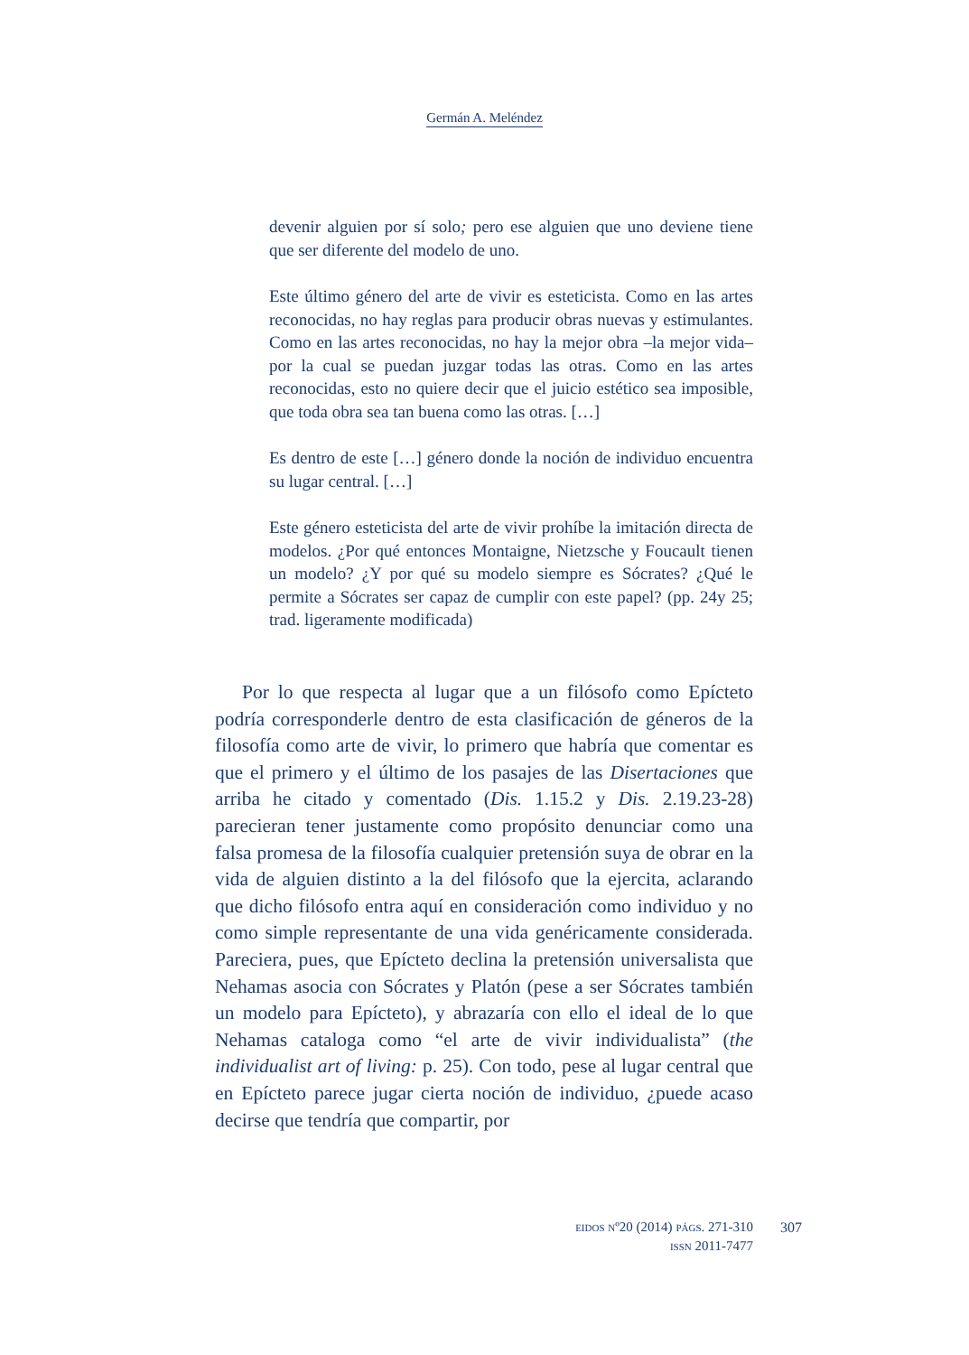Germán A. Meléndez
devenir alguien por sí solo; pero ese alguien que uno deviene tiene que ser diferente del modelo de uno.
Este último género del arte de vivir es esteticista. Como en las artes reconocidas, no hay reglas para producir obras nuevas y estimulantes. Como en las artes reconocidas, no hay la mejor obra –la mejor vida– por la cual se puedan juzgar todas las otras. Como en las artes reconocidas, esto no quiere decir que el juicio estético sea imposible, que toda obra sea tan buena como las otras. […]
Es dentro de este […] género donde la noción de individuo encuentra su lugar central. […]
Este género esteticista del arte de vivir prohíbe la imitación directa de modelos. ¿Por qué entonces Montaigne, Nietzsche y Foucault tienen un modelo? ¿Y por qué su modelo siempre es Sócrates? ¿Qué le permite a Sócrates ser capaz de cumplir con este papel? (pp. 24y 25; trad. ligeramente modificada)
Por lo que respecta al lugar que a un filósofo como Epícteto podría corresponderle dentro de esta clasificación de géneros de la filosofía como arte de vivir, lo primero que habría que comentar es que el primero y el último de los pasajes de las Disertaciones que arriba he citado y comentado (Dis. 1.15.2 y Dis. 2.19.23-28) parecieran tener justamente como propósito denunciar como una falsa promesa de la filosofía cualquier pretensión suya de obrar en la vida de alguien distinto a la del filósofo que la ejercita, aclarando que dicho filósofo entra aquí en consideración como individuo y no como simple representante de una vida genéricamente considerada. Pareciera, pues, que Epícteto declina la pretensión universalista que Nehamas asocia con Sócrates y Platón (pese a ser Sócrates también un modelo para Epícteto), y abrazaría con ello el ideal de lo que Nehamas cataloga como “el arte de vivir individualista” (the individualist art of living: p. 25). Con todo, pese al lugar central que en Epícteto parece jugar cierta noción de individuo, ¿puede acaso decirse que tendría que compartir, por
EIDOS Nº20 (2014) PÁGS. 271-310
ISSN 2011-7477
307